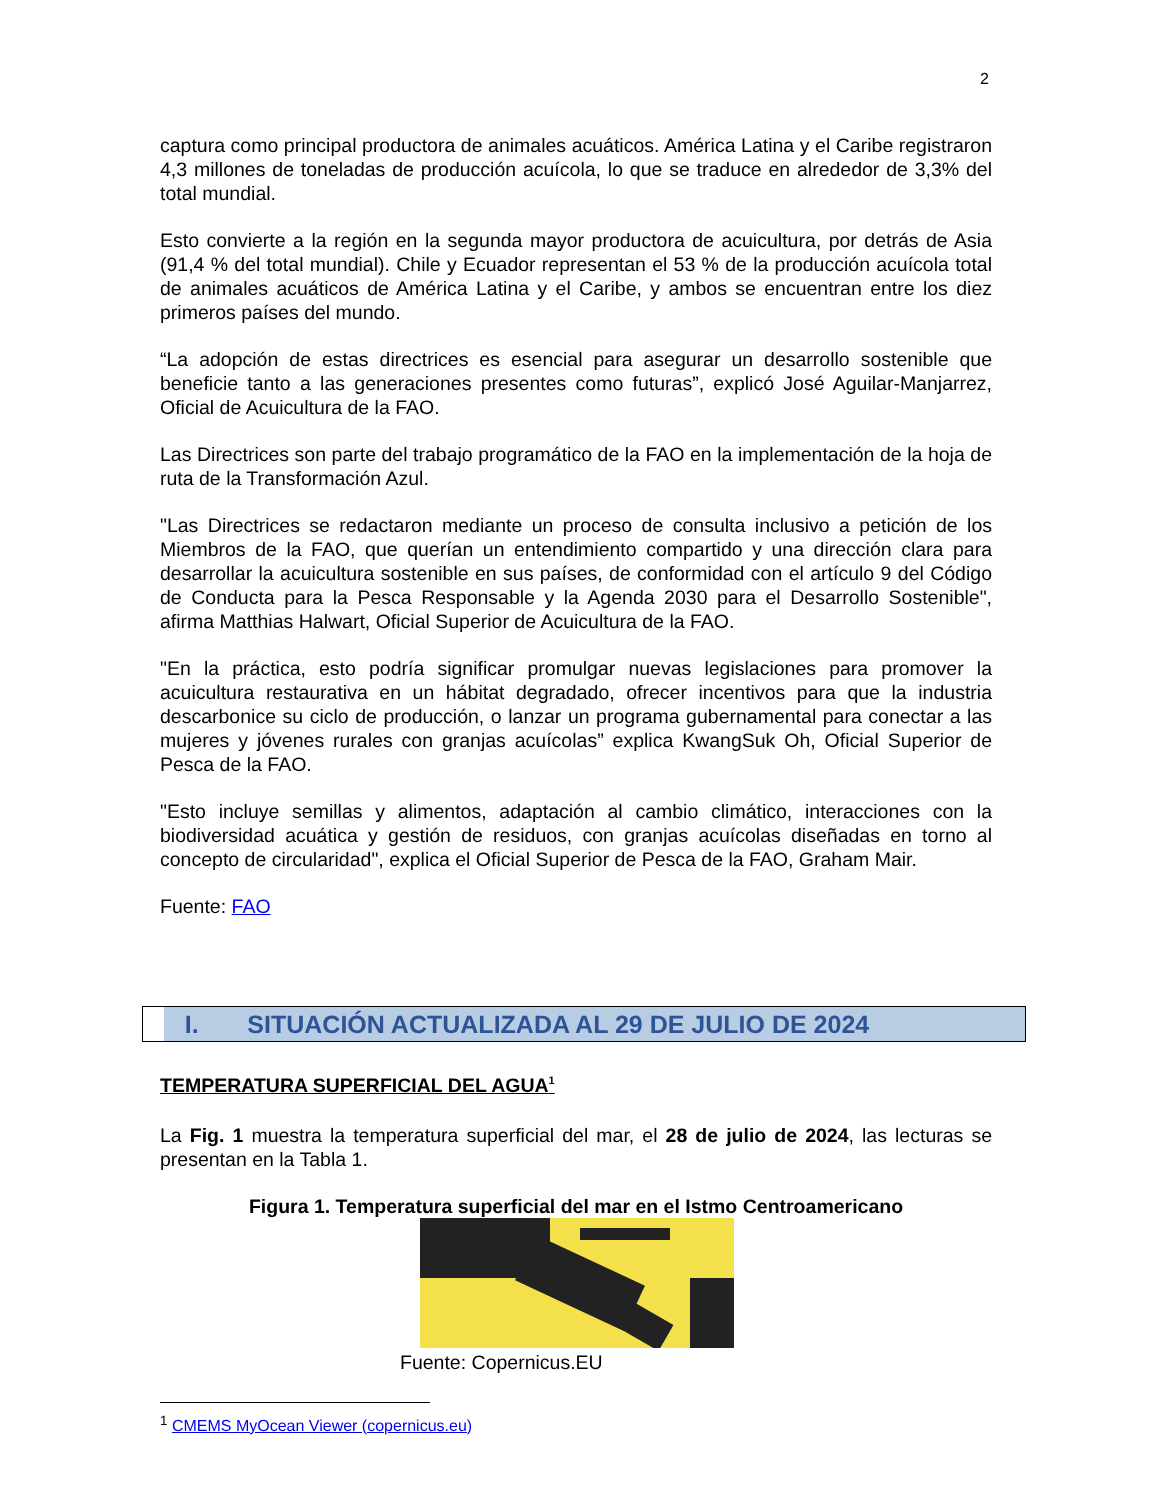2
captura como principal productora de animales acuáticos. América Latina y el Caribe registraron 4,3 millones de toneladas de producción acuícola, lo que se traduce en alrededor de 3,3% del total mundial.
Esto convierte a la región en la segunda mayor productora de acuicultura, por detrás de Asia (91,4 % del total mundial). Chile y Ecuador representan el 53 % de la producción acuícola total de animales acuáticos de América Latina y el Caribe, y ambos se encuentran entre los diez primeros países del mundo.
“La adopción de estas directrices es esencial para asegurar un desarrollo sostenible que beneficie tanto a las generaciones presentes como futuras”, explicó José Aguilar-Manjarrez, Oficial de Acuicultura de la FAO.
Las Directrices son parte del trabajo programático de la FAO en la implementación de la hoja de ruta de la Transformación Azul.
"Las Directrices se redactaron mediante un proceso de consulta inclusivo a petición de los Miembros de la FAO, que querían un entendimiento compartido y una dirección clara para desarrollar la acuicultura sostenible en sus países, de conformidad con el artículo 9 del Código de Conducta para la Pesca Responsable y la Agenda 2030 para el Desarrollo Sostenible", afirma Matthias Halwart, Oficial Superior de Acuicultura de la FAO.
"En la práctica, esto podría significar promulgar nuevas legislaciones para promover la acuicultura restaurativa en un hábitat degradado, ofrecer incentivos para que la industria descarbonice su ciclo de producción, o lanzar un programa gubernamental para conectar a las mujeres y jóvenes rurales con granjas acuícolas” explica KwangSuk Oh, Oficial Superior de Pesca de la FAO.
"Esto incluye semillas y alimentos, adaptación al cambio climático, interacciones con la biodiversidad acuática y gestión de residuos, con granjas acuícolas diseñadas en torno al concepto de circularidad", explica el Oficial Superior de Pesca de la FAO, Graham Mair.
Fuente: FAO
I. SITUACIÓN ACTUALIZADA AL 29 DE JULIO DE 2024
TEMPERATURA SUPERFICIAL DEL AGUA<sup>1</sup>
La Fig. 1 muestra la temperatura superficial del mar, el 28 de julio de 2024, las lecturas se presentan en la Tabla 1.
Figura 1. Temperatura superficial del mar en el Istmo Centroamericano
Fuente: Copernicus.EU
<sup>1</sup> CMEMS MyOcean Viewer (copernicus.eu)